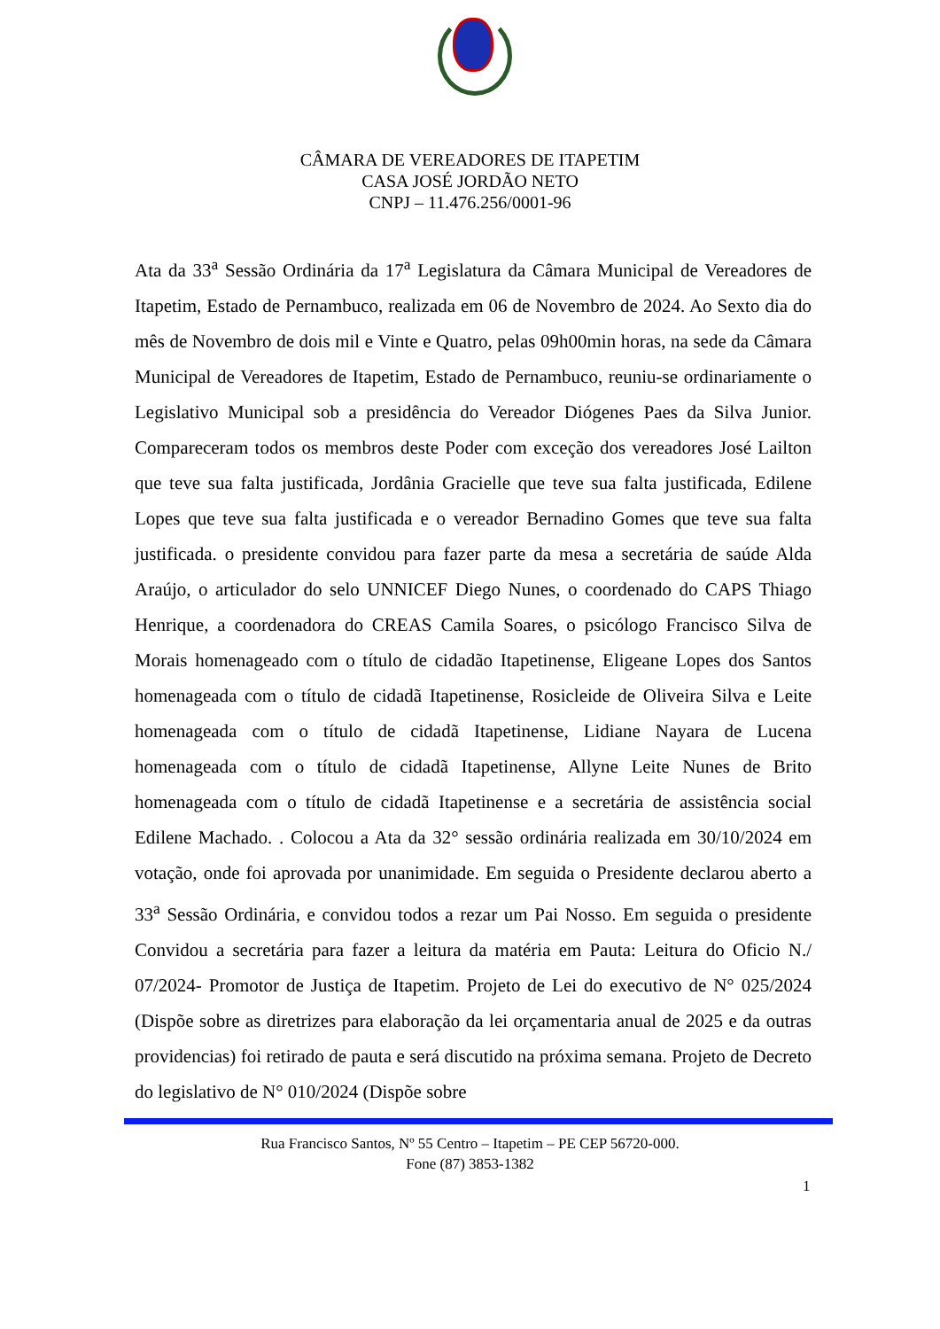CÂMARA DE VEREADORES DE ITAPETIM
CASA JOSÉ JORDÃO NETO
CNPJ – 11.476.256/0001-96
Ata da 33<sup>a</sup> Sessão Ordinária da 17<sup>a</sup> Legislatura da Câmara Municipal de Vereadores de Itapetim, Estado de Pernambuco, realizada em 06 de Novembro de 2024. Ao Sexto dia do mês de Novembro de dois mil e Vinte e Quatro, pelas 09h00min horas, na sede da Câmara Municipal de Vereadores de Itapetim, Estado de Pernambuco, reuniu-se ordinariamente o Legislativo Municipal sob a presidência do Vereador Diógenes Paes da Silva Junior. Compareceram todos os membros deste Poder com exceção dos vereadores José Lailton que teve sua falta justificada, Jordânia Gracielle que teve sua falta justificada, Edilene Lopes que teve sua falta justificada e o vereador Bernadino Gomes que teve sua falta justificada. o presidente convidou para fazer parte da mesa a secretária de saúde Alda Araújo, o articulador do selo UNNICEF Diego Nunes, o coordenado do CAPS Thiago Henrique, a coordenadora do CREAS Camila Soares, o psicólogo Francisco Silva de Morais homenageado com o título de cidadão Itapetinense, Eligeane Lopes dos Santos homenageada com o título de cidadã Itapetinense, Rosicleide de Oliveira Silva e Leite homenageada com o título de cidadã Itapetinense, Lidiane Nayara de Lucena homenageada com o título de cidadã Itapetinense, Allyne Leite Nunes de Brito homenageada com o título de cidadã Itapetinense e a secretária de assistência social Edilene Machado. . Colocou a Ata da 32° sessão ordinária realizada em 30/10/2024 em votação, onde foi aprovada por unanimidade. Em seguida o Presidente declarou aberto a 33<sup>a</sup> Sessão Ordinária, e convidou todos a rezar um Pai Nosso. Em seguida o presidente Convidou a secretária para fazer a leitura da matéria em Pauta: Leitura do Oficio N./ 07/2024- Promotor de Justiça de Itapetim. Projeto de Lei do executivo de N° 025/2024 (Dispõe sobre as diretrizes para elaboração da lei orçamentaria anual de 2025 e da outras providencias) foi retirado de pauta e será discutido na próxima semana. Projeto de Decreto do legislativo de N° 010/2024 (Dispõe sobre
Rua Francisco Santos, Nº 55 Centro – Itapetim – PE CEP 56720-000.
Fone (87) 3853-1382
1